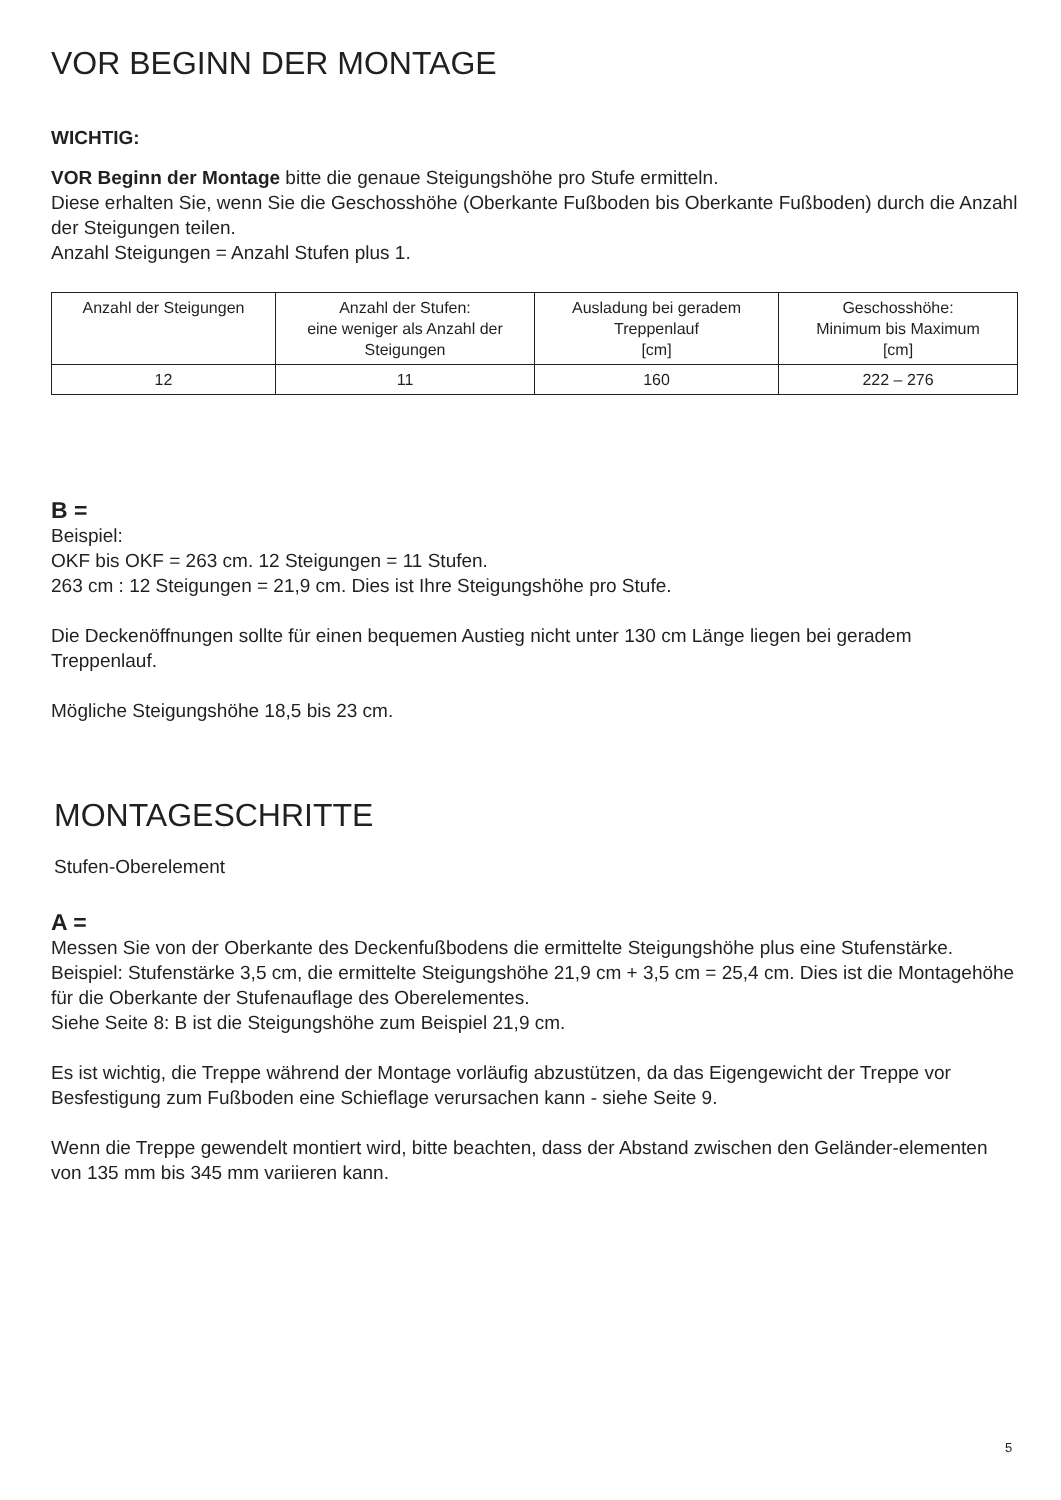VOR BEGINN DER MONTAGE
WICHTIG:
VOR Beginn der Montage bitte die genaue Steigungshöhe pro Stufe ermitteln.
Diese erhalten Sie, wenn Sie die Geschosshöhe (Oberkante Fußboden bis Oberkante Fußboden) durch die Anzahl der Steigungen teilen.
Anzahl Steigungen = Anzahl Stufen plus 1.
| Anzahl der Steigungen | Anzahl der Stufen: eine weniger als Anzahl der Steigungen | Ausladung bei geradem Treppenlauf [cm] | Geschosshöhe: Minimum bis Maximum [cm] |
| 12 | 11 | 160 | 222 – 276 |
B =
Beispiel:
OKF bis OKF = 263 cm. 12 Steigungen = 11 Stufen.
263 cm : 12 Steigungen = 21,9 cm. Dies ist Ihre Steigungshöhe pro Stufe.
Die Deckenöffnungen sollte für einen bequemen Austieg nicht unter 130 cm Länge liegen bei geradem Treppenlauf.
Mögliche Steigungshöhe 18,5 bis 23 cm.
MONTAGESCHRITTE
Stufen-Oberelement
A =
Messen Sie von der Oberkante des Deckenfußbodens die ermittelte Steigungshöhe plus eine Stufenstärke.
Beispiel: Stufenstärke 3,5 cm, die ermittelte Steigungshöhe 21,9 cm + 3,5 cm = 25,4 cm. Dies ist die Montagehöhe für die Oberkante der Stufenauflage des Oberelementes.
Siehe Seite 8: B ist die Steigungshöhe zum Beispiel 21,9 cm.
Es ist wichtig, die Treppe während der Montage vorläufig abzustützen, da das Eigengewicht der Treppe vor Besfestigung zum Fußboden eine Schieflage verursachen kann - siehe Seite 9.
Wenn die Treppe gewendelt montiert wird, bitte beachten, dass der Abstand zwischen den Geländer-elementen von 135 mm bis 345 mm variieren kann.
5